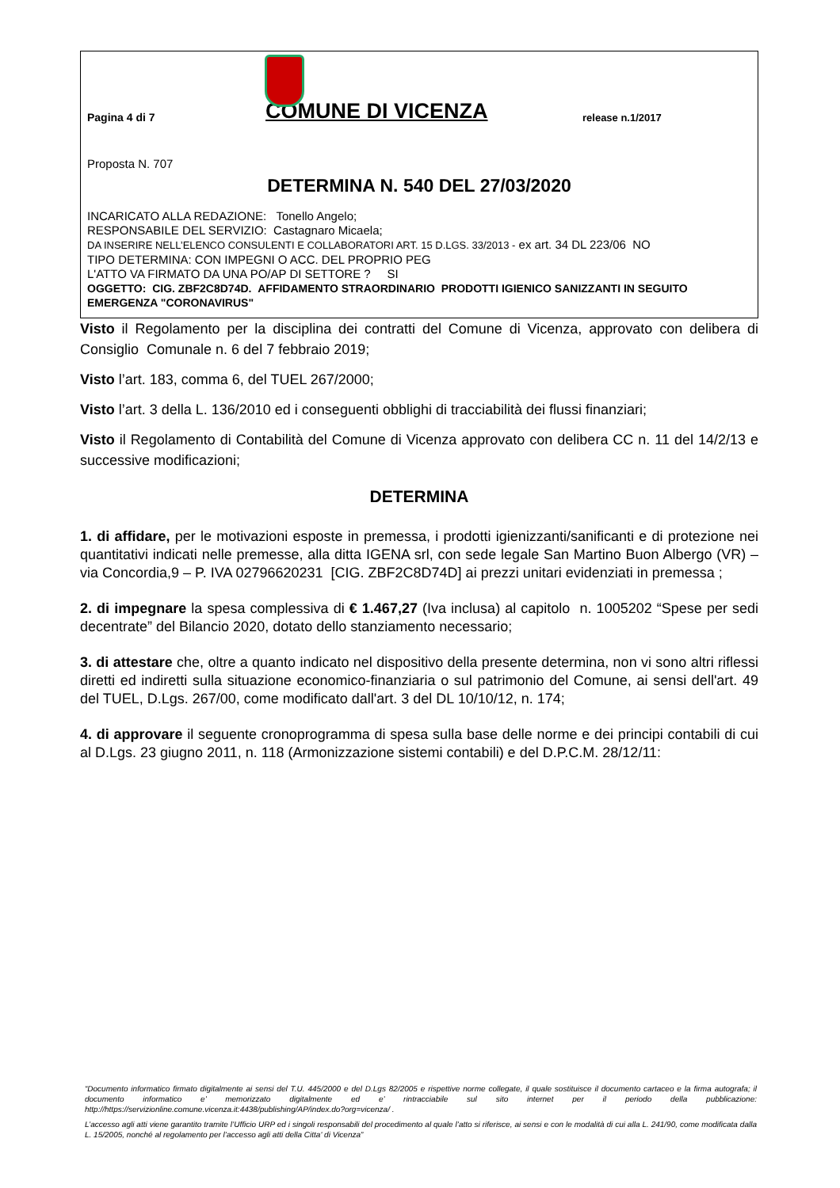Pagina 4 di 7
COMUNE DI VICENZA
release n.1/2017
Proposta N. 707
DETERMINA N. 540 DEL 27/03/2020
INCARICATO ALLA REDAZIONE: Tonello Angelo;
RESPONSABILE DEL SERVIZIO: Castagnaro Micaela;
DA INSERIRE NELL’ELENCO CONSULENTI E COLLABORATORI ART. 15 D.LGS. 33/2013 - ex art. 34 DL 223/06 NO
TIPO DETERMINA: CON IMPEGNI O ACC. DEL PROPRIO PEG
L'ATTO VA FIRMATO DA UNA PO/AP DI SETTORE ? SI
OGGETTO: CIG. ZBF2C8D74D. AFFIDAMENTO STRAORDINARIO PRODOTTI IGIENICO SANIZZANTI IN SEGUITO EMERGENZA "CORONAVIRUS"
Visto il Regolamento per la disciplina dei contratti del Comune di Vicenza, approvato con delibera di Consiglio Comunale n. 6 del 7 febbraio 2019;
Visto l’art. 183, comma 6, del TUEL 267/2000;
Visto l’art. 3 della L. 136/2010 ed i conseguenti obblighi di tracciabilità dei flussi finanziari;
Visto il Regolamento di Contabilità del Comune di Vicenza approvato con delibera CC n. 11 del 14/2/13 e successive modificazioni;
DETERMINA
1. di affidare, per le motivazioni esposte in premessa, i prodotti igienizzanti/sanificanti e di protezione nei quantitativi indicati nelle premesse, alla ditta IGENA srl, con sede legale San Martino Buon Albergo (VR) – via Concordia,9 – P. IVA 02796620231 [CIG. ZBF2C8D74D] ai prezzi unitari evidenziati in premessa ;
2. di impegnare la spesa complessiva di € 1.467,27 (Iva inclusa) al capitolo n. 1005202 “Spese per sedi decentrate” del Bilancio 2020, dotato dello stanziamento necessario;
3. di attestare che, oltre a quanto indicato nel dispositivo della presente determina, non vi sono altri riflessi diretti ed indiretti sulla situazione economico-finanziaria o sul patrimonio del Comune, ai sensi dell'art. 49 del TUEL, D.Lgs. 267/00, come modificato dall'art. 3 del DL 10/10/12, n. 174;
4. di approvare il seguente cronoprogramma di spesa sulla base delle norme e dei principi contabili di cui al D.Lgs. 23 giugno 2011, n. 118 (Armonizzazione sistemi contabili) e del D.P.C.M. 28/12/11:
“Documento informatico firmato digitalmente ai sensi del T.U. 445/2000 e del D.Lgs 82/2005 e rispettive norme collegate, il quale sostituisce il documento cartaceo e la firma autografa; il documento informatico e’ memorizzato digitalmente ed e’ rintracciabile sul sito internet per il periodo della pubblicazione: http://https://servizionline.comune.vicenza.it:4438/publishing/AP/index.do?org=vicenza/ .
L’accesso agli atti viene garantito tramite l’Ufficio URP ed i singoli responsabili del procedimento al quale l’atto si riferisce, ai sensi e con le modalità di cui alla L. 241/90, come modificata dalla L. 15/2005, nonché al regolamento per l’accesso agli atti della Citta' di Vicenza”